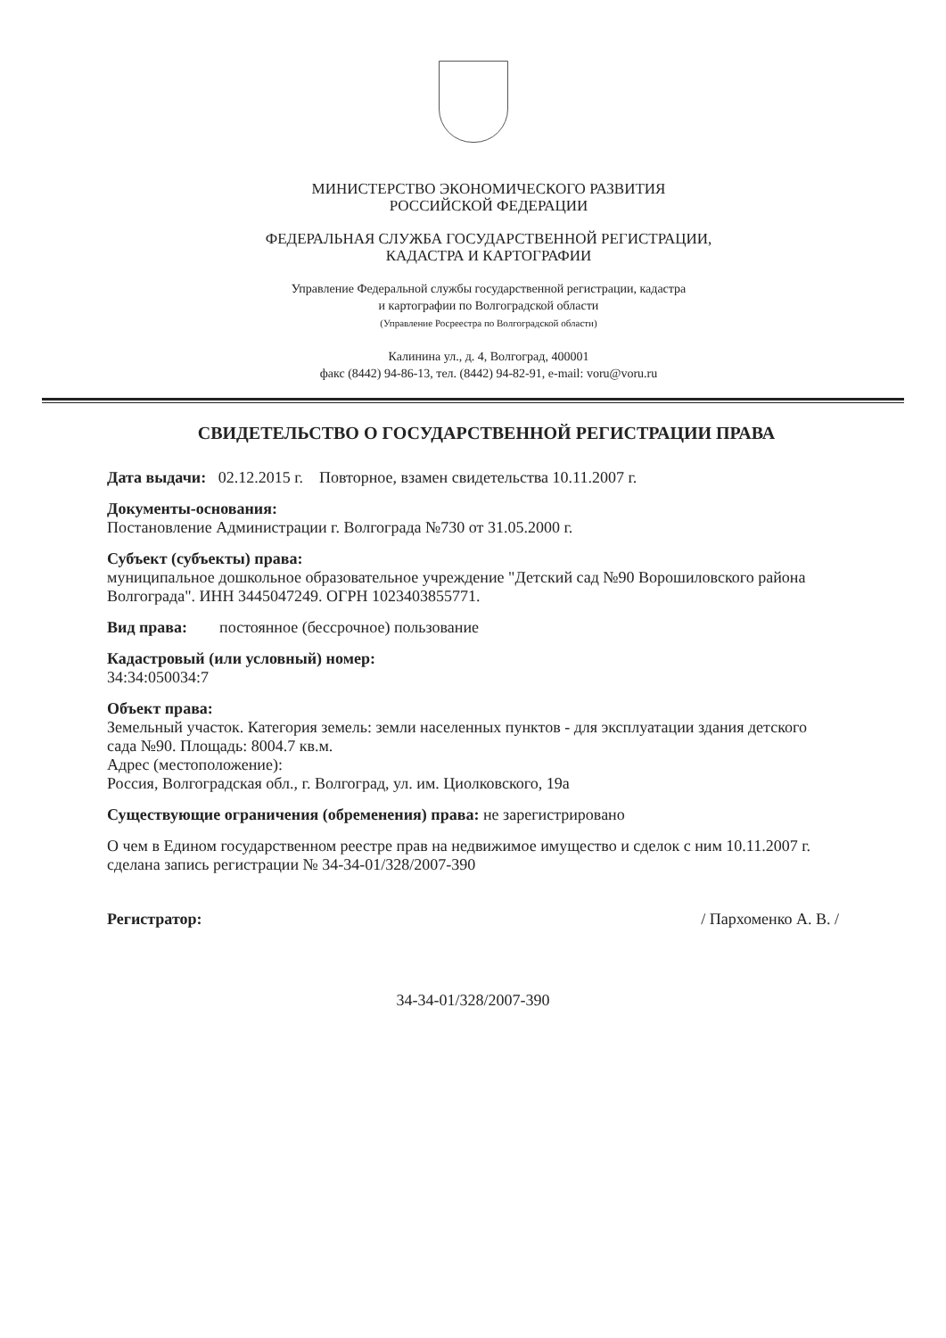МИНИСТЕРСТВО ЭКОНОМИЧЕСКОГО РАЗВИТИЯ
РОССИЙСКОЙ ФЕДЕРАЦИИ
ФЕДЕРАЛЬНАЯ СЛУЖБА ГОСУДАРСТВЕННОЙ РЕГИСТРАЦИИ,
КАДАСТРА И КАРТОГРАФИИ
Управление Федеральной службы государственной регистрации, кадастра
и картографии по Волгоградской области
(Управление Росреестра по Волгоградской области)
Калинина ул., д. 4, Волгоград, 400001
факс (8442) 94-86-13, тел. (8442) 94-82-91, e-mail: voru@voru.ru
СВИДЕТЕЛЬСТВО О ГОСУДАРСТВЕННОЙ РЕГИСТРАЦИИ ПРАВА
Дата выдачи: 02.12.2015 г. Повторное, взамен свидетельства 10.11.2007 г.
Документы-основания:
Постановление Администрации г. Волгограда №730 от 31.05.2000 г.
Субъект (субъекты) права:
муниципальное дошкольное образовательное учреждение "Детский сад №90 Ворошиловского района Волгограда". ИНН 3445047249. ОГРН 1023403855771.
Вид права: постоянное (бессрочное) пользование
Кадастровый (или условный) номер:
34:34:050034:7
Объект права:
Земельный участок. Категория земель: земли населенных пунктов - для эксплуатации здания детского сада №90. Площадь: 8004.7 кв.м.
Адрес (местоположение):
Россия, Волгоградская обл., г. Волгоград, ул. им. Циолковского, 19а
Существующие ограничения (обременения) права: не зарегистрировано
О чем в Едином государственном реестре прав на недвижимое имущество и сделок с ним 10.11.2007 г. сделана запись регистрации № 34-34-01/328/2007-390
Регистратор: / Пархоменко А. В. /
34-34-01/328/2007-390